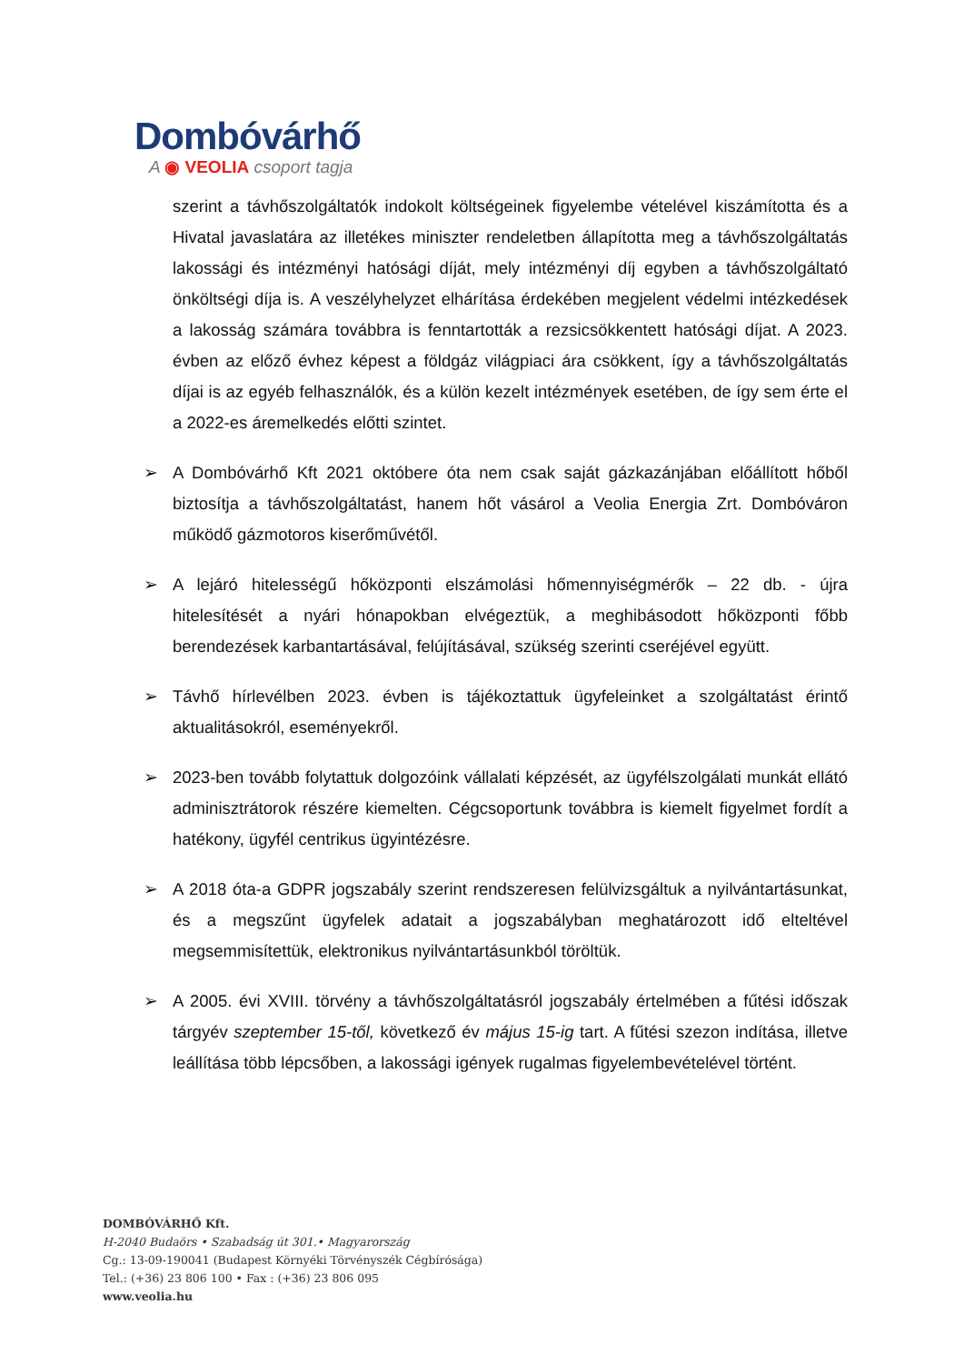Dombóvárhő
A ◉ VEOLIA csoport tagja
szerint a távhőszolgáltatók indokolt költségeinek figyelembe vételével kiszámította és a Hivatal javaslatára az illetékes miniszter rendeletben állapította meg a távhőszolgáltatás lakossági és intézményi hatósági díját, mely intézményi díj egyben a távhőszolgáltató önköltségi díja is. A veszélyhelyzet elhárítása érdekében megjelent védelmi intézkedések a lakosság számára továbbra is fenntartották a rezsicsökkentett hatósági díjat. A 2023. évben az előző évhez képest a földgáz világpiaci ára csökkent, így a távhőszolgáltatás díjai is az egyéb felhasználók, és a külön kezelt intézmények esetében, de így sem érte el a 2022-es áremelkedés előtti szintet.
➢ A Dombóvárhő Kft 2021 októbere óta nem csak saját gázkazánjában előállított hőből biztosítja a távhőszolgáltatást, hanem hőt vásárol a Veolia Energia Zrt. Dombóváron működő gázmotoros kiserőművétől.
➢ A lejáró hitelességű hőközponti elszámolási hőmennyiségmérők – 22 db. - újra hitelesítését a nyári hónapokban elvégeztük, a meghibásodott hőközponti főbb berendezések karbantartásával, felújításával, szükség szerinti cseréjével együtt.
➢ Távhő hírlevélben 2023. évben is tájékoztattuk ügyfeleinket a szolgáltatást érintő aktualitásokról, eseményekről.
➢ 2023-ben tovább folytattuk dolgozóink vállalati képzését, az ügyfélszolgálati munkát ellátó adminisztrátorok részére kiemelten. Cégcsoportunk továbbra is kiemelt figyelmet fordít a hatékony, ügyfél centrikus ügyintézésre.
➢ A 2018 óta-a GDPR jogszabály szerint rendszeresen felülvizsgáltuk a nyilvántartásunkat, és a megszűnt ügyfelek adatait a jogszabályban meghatározott idő elteltével megsemmisítettük, elektronikus nyilvántartásunkból töröltük.
➢ A 2005. évi XVIII. törvény a távhőszolgáltatásról jogszabály értelmében a fűtési időszak tárgyév szeptember 15-től, következő év május 15-ig tart. A fűtési szezon indítása, illetve leállítása több lépcsőben, a lakossági igények rugalmas figyelembevételével történt.
DOMBÓVÁRHŐ Kft.
H-2040 Budaörs • Szabadság út 301.• Magyarország
Cg.: 13-09-190041 (Budapest Környéki Törvényszék Cégbírósága)
Tel.: (+36) 23 806 100 • Fax : (+36) 23 806 095
www.veolia.hu